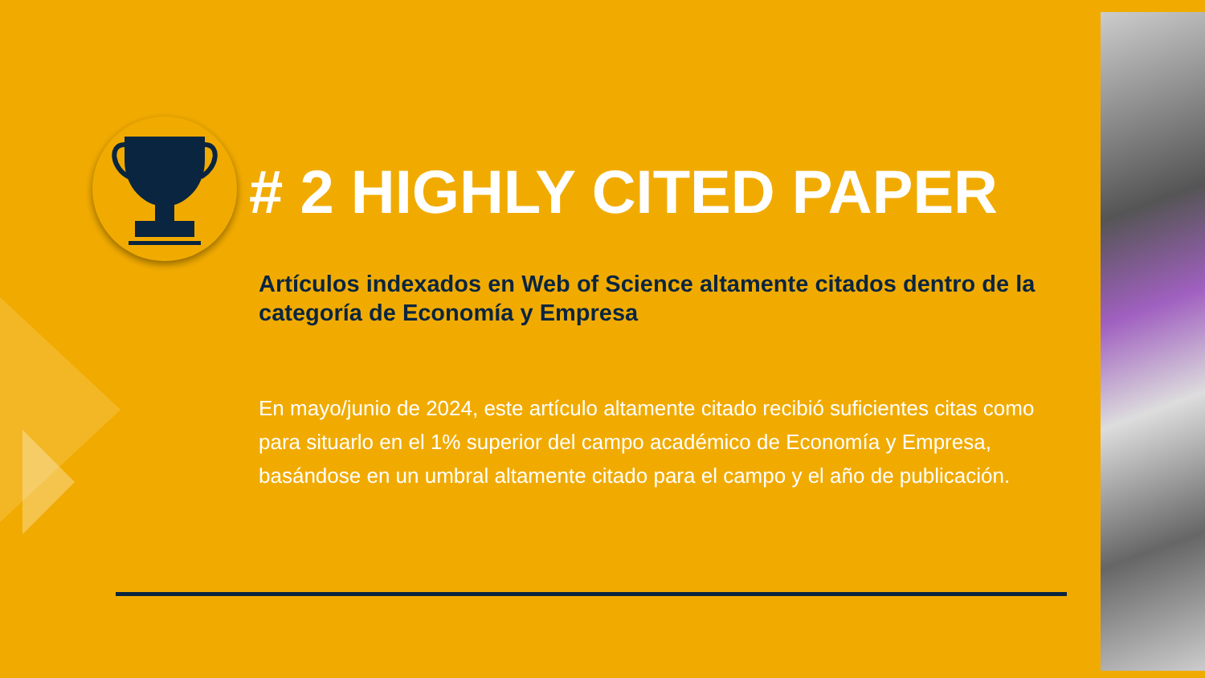# 2 HIGHLY CITED PAPER
Artículos indexados en Web of Science altamente citados dentro de la categoría de Economía y Empresa
En mayo/junio de 2024, este artículo altamente citado recibió suficientes citas como para situarlo en el 1% superior del campo académico de Economía y Empresa, basándose en un umbral altamente citado para el campo y el año de publicación.